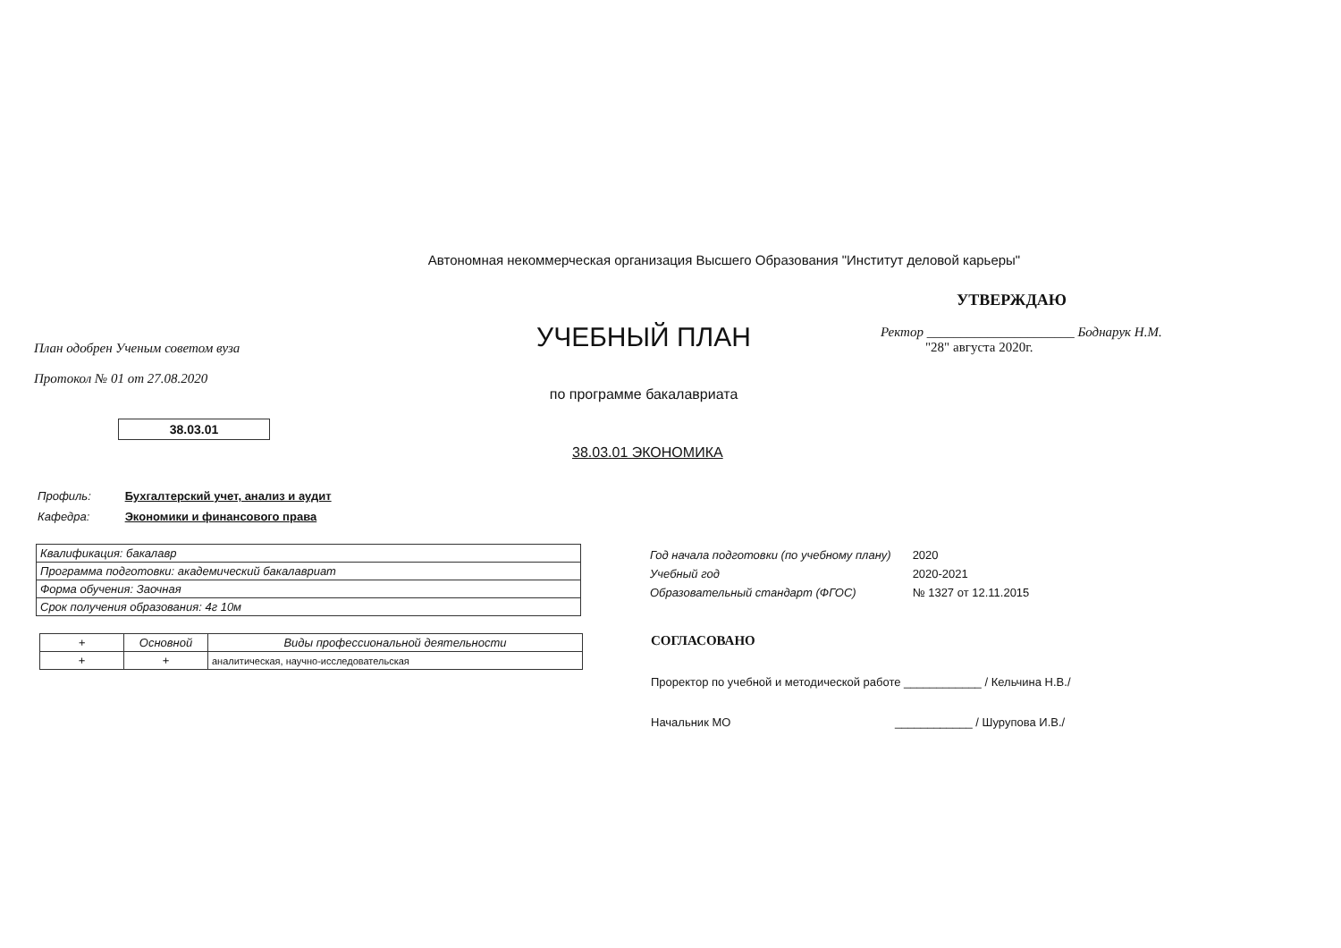Автономная некоммерческая организация Высшего Образования "Институт деловой карьеры"
План одобрен Ученым советом вуза
Протокол № 01 от 27.08.2020
УЧЕБНЫЙ ПЛАН
по программе бакалавриата
УТВЕРЖДАЮ
Ректор ______________________ Боднарук Н.М.
"28" августа 2020г.
38.03.01
38.03.01 ЭКОНОМИКА
Профиль: Бухгалтерский учет, анализ и аудит
Кафедра: Экономики и финансового права
| Квалификация: бакалавр |
| Программа подготовки: академический бакалавриат |
| Форма обучения: Заочная |
| Срок получения образования: 4г 10м |
| + | Основной | Виды профессиональной деятельности |
| --- | --- | --- |
| + | + | аналитическая, научно-исследовательская |
Год начала подготовки (по учебному плану) 2020
Учебный год 2020-2021
Образовательный стандарт (ФГОС) № 1327 от 12.11.2015
СОГЛАСОВАНО
Проректор по учебной и методической работе ____________ / Кельчина Н.В./
Начальник МО ____________ / Шурупова И.В./